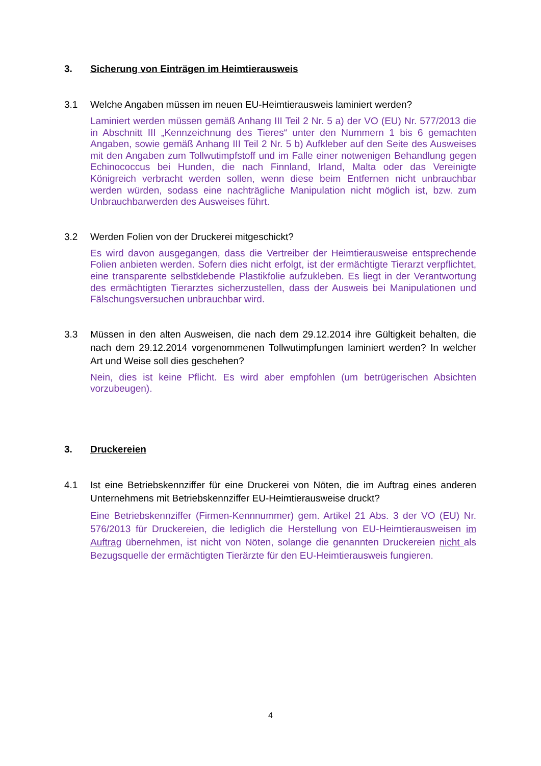3. Sicherung von Einträgen im Heimtierausweis
3.1 Welche Angaben müssen im neuen EU-Heimtierausweis laminiert werden?
Laminiert werden müssen gemäß Anhang III Teil 2 Nr. 5 a) der VO (EU) Nr. 577/2013 die in Abschnitt III „Kennzeichnung des Tieres“ unter den Nummern 1 bis 6 gemachten Angaben, sowie gemäß Anhang III Teil 2 Nr. 5 b) Aufkleber auf den Seite des Ausweises mit den Angaben zum Tollwutimpfstoff und im Falle einer notwenigen Behandlung gegen Echinococcus bei Hunden, die nach Finnland, Irland, Malta oder das Vereinigte Königreich verbracht werden sollen, wenn diese beim Entfernen nicht unbrauchbar werden würden, sodass eine nachträgliche Manipulation nicht möglich ist, bzw. zum Unbrauchbarwerden des Ausweises führt.
3.2 Werden Folien von der Druckerei mitgeschickt?
Es wird davon ausgegangen, dass die Vertreiber der Heimtierausweise entsprechende Folien anbieten werden. Sofern dies nicht erfolgt, ist der ermächtigte Tierarzt verpflichtet, eine transparente selbstklebende Plastikfolie aufzukleben. Es liegt in der Verantwortung des ermächtigten Tierarztes sicherzustellen, dass der Ausweis bei Manipulationen und Fälschungsversuchen unbrauchbar wird.
3.3 Müssen in den alten Ausweisen, die nach dem 29.12.2014 ihre Gültigkeit behalten, die nach dem 29.12.2014 vorgenommenen Tollwutimpfungen laminiert werden? In welcher Art und Weise soll dies geschehen?
Nein, dies ist keine Pflicht. Es wird aber empfohlen (um betrügerischen Absichten vorzubeugen).
3. Druckereien
4.1 Ist eine Betriebskennziffer für eine Druckerei von Nöten, die im Auftrag eines anderen Unternehmens mit Betriebskennziffer EU-Heimtierausweise druckt?
Eine Betriebskennziffer (Firmen-Kennnummer) gem. Artikel 21 Abs. 3 der VO (EU) Nr. 576/2013 für Druckereien, die lediglich die Herstellung von EU-Heimtierausweisen im Auftrag übernehmen, ist nicht von Nöten, solange die genannten Druckereien nicht als Bezugsquelle der ermächtigten Tierärzte für den EU-Heimtierausweis fungieren.
4